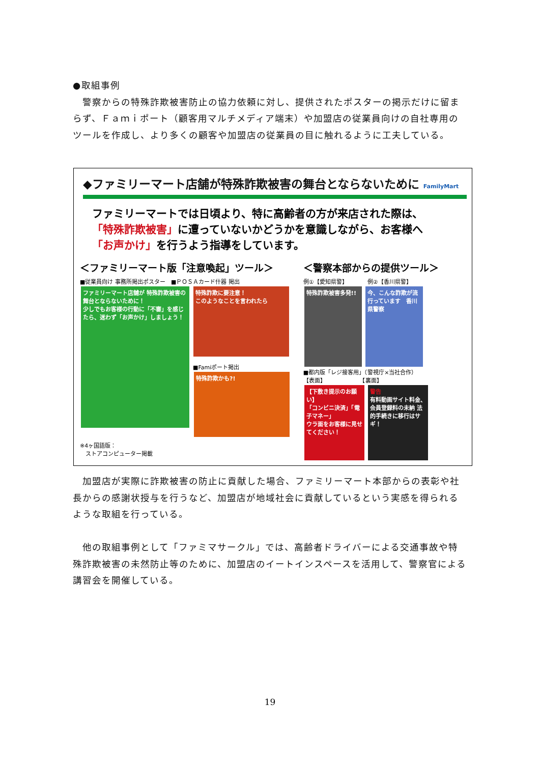●取組事例
　警察からの特殊詐欺被害防止の協力依頼に対し、提供されたポスターの掲示だけに留まらず、Ｆａｍｉポート（顧客用マルチメディア端末）や加盟店の従業員向けの自社専用のツールを作成し、より多くの顧客や加盟店の従業員の目に触れるように工夫している。
◆ファミリーマート店舗が特殊詐欺被害の舞台とならないために FamilyMart
ファミリーマートでは日頃より、特に高齢者の方が来店された際は、
「特殊詐欺被害」に遭っていないかどうかを意識しながら、お客様へ
「お声かけ」を行うよう指導をしています。
＜ファミリーマート版「注意喚起」ツール＞
■従業員向け 事務所掲出ポスター　■ＰＯＳＡカード什器 掲出
ファミリーマート店舗が 特殊詐欺被害の 舞台とならないために！
少しでもお客様の行動に「不審」を感じたら、迷わず「お声かけ」しましょう！
特殊詐欺に要注意！
このようなことを言われたら
■Famiポート掲出
特殊詐欺かも?!
※4ヶ国語版：
　ストアコンピューター掲載
＜警察本部からの提供ツール＞
例①【愛知県警】　　　　例②【香川県警】
特殊詐欺被害多発!!
今、こんな詐欺が流行っています　香川県警察
■都内版「レジ接客用」（警視庁×当社合作）
【表面】　　　　　　　【裏面】
【下敷き提示のお願い】
「コンビニ決済」「電子マネー」
ウラ面をお客様に見せてください！
警告
有料動画サイト料金、会員登録料の未納 法的手続きに移行はサギ！
　加盟店が実際に詐欺被害の防止に貢献した場合、ファミリーマート本部からの表彰や社長からの感謝状授与を行うなど、加盟店が地域社会に貢献しているという実感を得られるような取組を行っている。
　他の取組事例として「ファミマサークル」では、高齢者ドライバーによる交通事故や特殊詐欺被害の未然防止等のために、加盟店のイートインスペースを活用して、警察官による講習会を開催している。
19